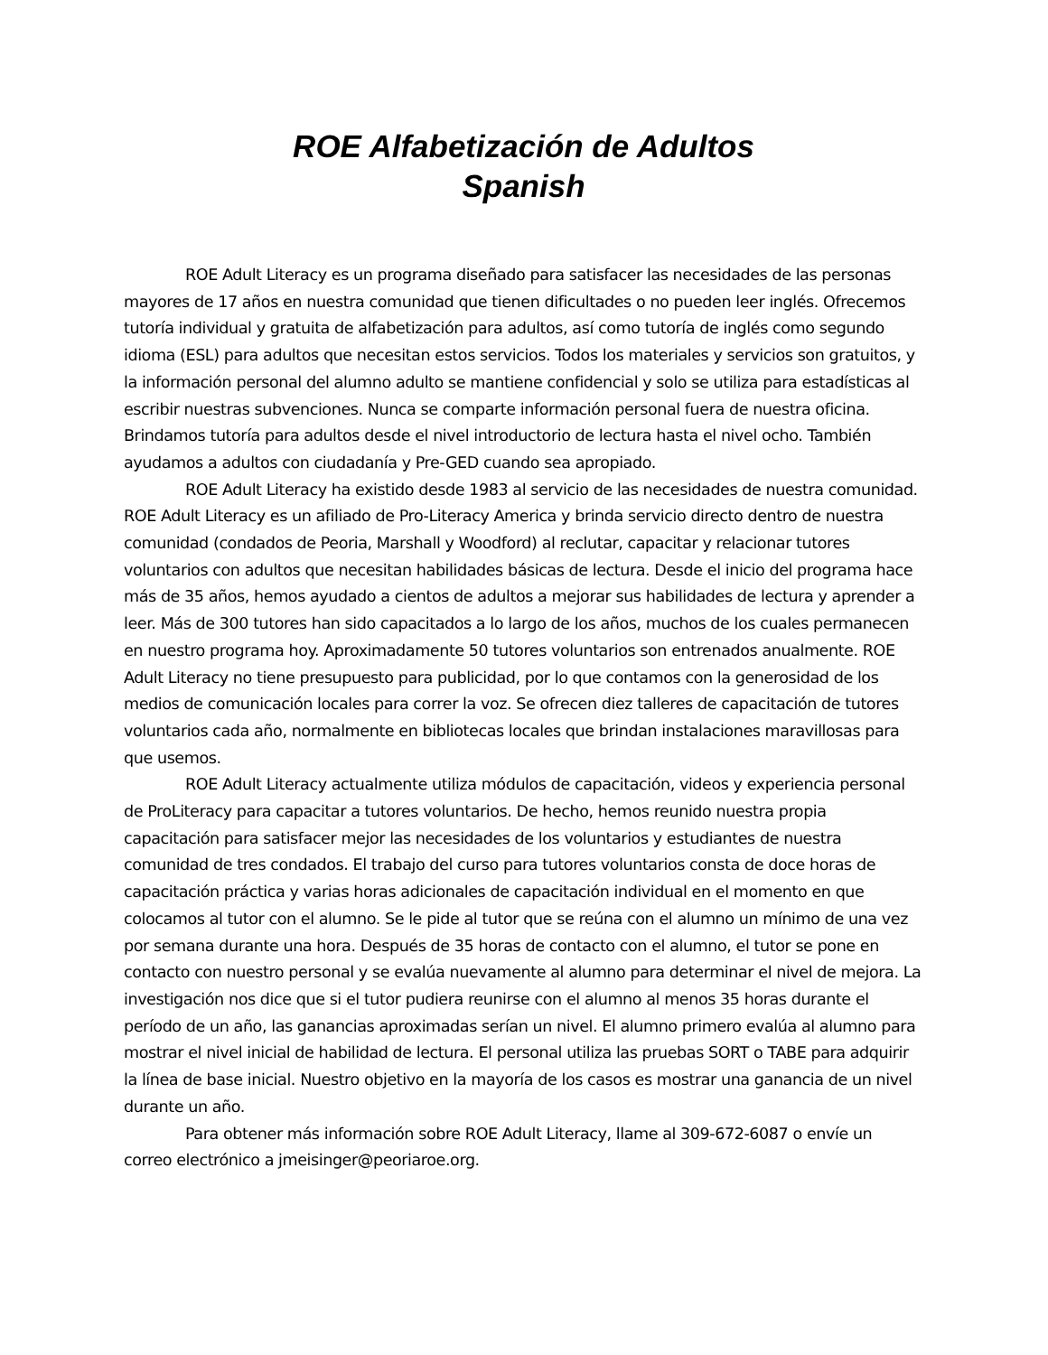ROE Alfabetización de Adultos
Spanish
ROE Adult Literacy es un programa diseñado para satisfacer las necesidades de las personas mayores de 17 años en nuestra comunidad que tienen dificultades o no pueden leer inglés. Ofrecemos tutoría individual y gratuita de alfabetización para adultos, así como tutoría de inglés como segundo idioma (ESL) para adultos que necesitan estos servicios. Todos los materiales y servicios son gratuitos, y la información personal del alumno adulto se mantiene confidencial y solo se utiliza para estadísticas al escribir nuestras subvenciones. Nunca se comparte información personal fuera de nuestra oficina. Brindamos tutoría para adultos desde el nivel introductorio de lectura hasta el nivel ocho. También ayudamos a adultos con ciudadanía y Pre-GED cuando sea apropiado.
ROE Adult Literacy ha existido desde 1983 al servicio de las necesidades de nuestra comunidad. ROE Adult Literacy es un afiliado de Pro-Literacy America y brinda servicio directo dentro de nuestra comunidad (condados de Peoria, Marshall y Woodford) al reclutar, capacitar y relacionar tutores voluntarios con adultos que necesitan habilidades básicas de lectura. Desde el inicio del programa hace más de 35 años, hemos ayudado a cientos de adultos a mejorar sus habilidades de lectura y aprender a leer. Más de 300 tutores han sido capacitados a lo largo de los años, muchos de los cuales permanecen en nuestro programa hoy. Aproximadamente 50 tutores voluntarios son entrenados anualmente. ROE Adult Literacy no tiene presupuesto para publicidad, por lo que contamos con la generosidad de los medios de comunicación locales para correr la voz. Se ofrecen diez talleres de capacitación de tutores voluntarios cada año, normalmente en bibliotecas locales que brindan instalaciones maravillosas para que usemos.
ROE Adult Literacy actualmente utiliza módulos de capacitación, videos y experiencia personal de ProLiteracy para capacitar a tutores voluntarios. De hecho, hemos reunido nuestra propia capacitación para satisfacer mejor las necesidades de los voluntarios y estudiantes de nuestra comunidad de tres condados. El trabajo del curso para tutores voluntarios consta de doce horas de capacitación práctica y varias horas adicionales de capacitación individual en el momento en que colocamos al tutor con el alumno. Se le pide al tutor que se reúna con el alumno un mínimo de una vez por semana durante una hora. Después de 35 horas de contacto con el alumno, el tutor se pone en contacto con nuestro personal y se evalúa nuevamente al alumno para determinar el nivel de mejora. La investigación nos dice que si el tutor pudiera reunirse con el alumno al menos 35 horas durante el período de un año, las ganancias aproximadas serían un nivel. El alumno primero evalúa al alumno para mostrar el nivel inicial de habilidad de lectura. El personal utiliza las pruebas SORT o TABE para adquirir la línea de base inicial. Nuestro objetivo en la mayoría de los casos es mostrar una ganancia de un nivel durante un año.
Para obtener más información sobre ROE Adult Literacy, llame al 309-672-6087 o envíe un correo electrónico a jmeisinger@peoriaroe.org.